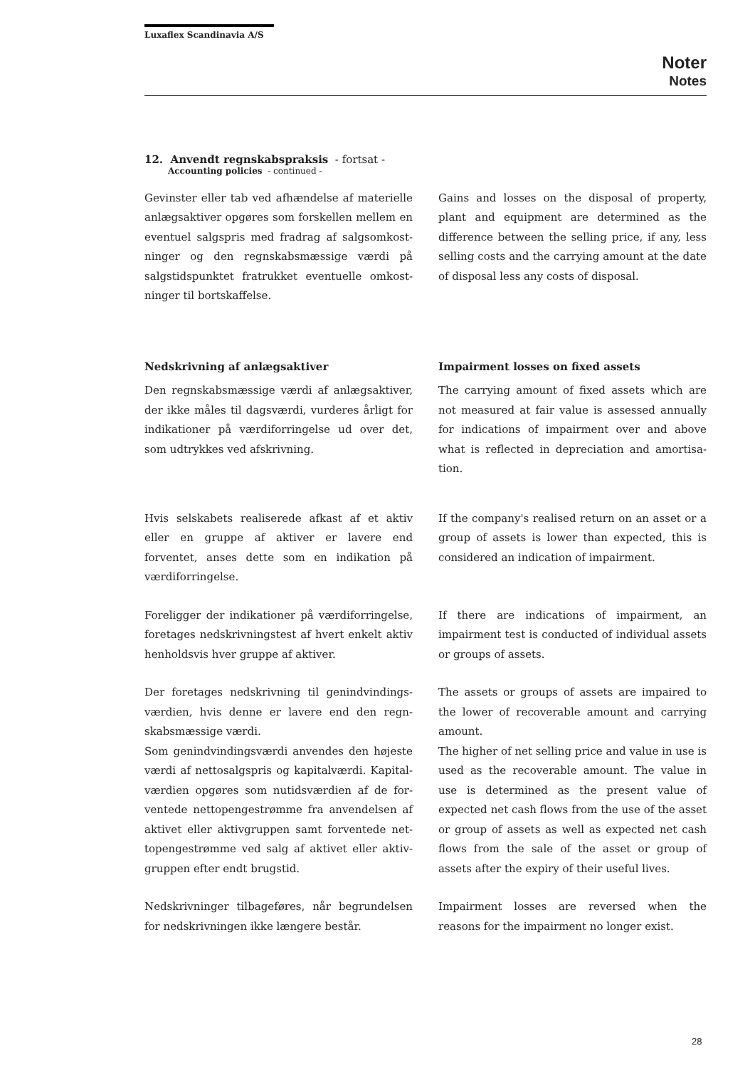Luxaflex Scandinavia A/S
Noter
Notes
12. Anvendt regnskabspraksis - fortsat -
Accounting policies - continued -
Gevinster eller tab ved afhændelse af materielle anlægsaktiver opgøres som forskellen mellem en eventuel salgspris med fradrag af salgsomkost­ninger og den regnskabsmæssige værdi på salgstidspunktet fratrukket eventuelle omkost­ninger til bortskaffelse.
Gains and losses on the disposal of property, plant and equipment are determined as the difference between the selling price, if any, less selling costs and the carrying amount at the date of disposal less any costs of disposal.
Nedskrivning af anlægsaktiver
Den regnskabsmæssige værdi af anlægsaktiver, der ikke måles til dagsværdi, vurderes årligt for indikationer på værdiforringelse ud over det, som udtrykkes ved afskrivning.
Impairment losses on fixed assets
The carrying amount of fixed assets which are not measured at fair value is assessed annually for indications of impairment over and above what is reflected in depreciation and amortisa­tion.
Hvis selskabets realiserede afkast af et aktiv eller en gruppe af aktiver er lavere end forventet, an­ses dette som en indikation på værdiforringelse.
If the company's realised return on an asset or a group of assets is lower than expected, this is considered an indication of impairment.
Foreligger der indikationer på værdiforringelse, foretages nedskrivningstest af hvert enkelt aktiv henholdsvis hver gruppe af aktiver.
If there are indications of impairment, an impairment test is conducted of individual assets or groups of assets.
Der foretages nedskrivning til genindvindings­værdien, hvis denne er lavere end den regn­skabsmæssige værdi.
Som genindvindingsværdi anvendes den højeste værdi af nettosalgspris og kapitalværdi. Kapital­værdien opgøres som nutidsværdien af de for­ventede nettopengestrømme fra anvendelsen af aktivet eller aktivgruppen samt forventede net­topengestrømme ved salg af aktivet eller aktiv­gruppen efter endt brugstid.
The assets or groups of assets are impaired to the lower of recoverable amount and carrying amount.
The higher of net selling price and value in use is used as the recoverable amount. The value in use is determined as the present value of expected net cash flows from the use of the asset or group of assets as well as expected net cash flows from the sale of the asset or group of assets after the expiry of their useful lives.
Nedskrivninger tilbageføres, når begrundelsen for nedskrivningen ikke længere består.
Impairment losses are reversed when the reasons for the impairment no longer exist.
28